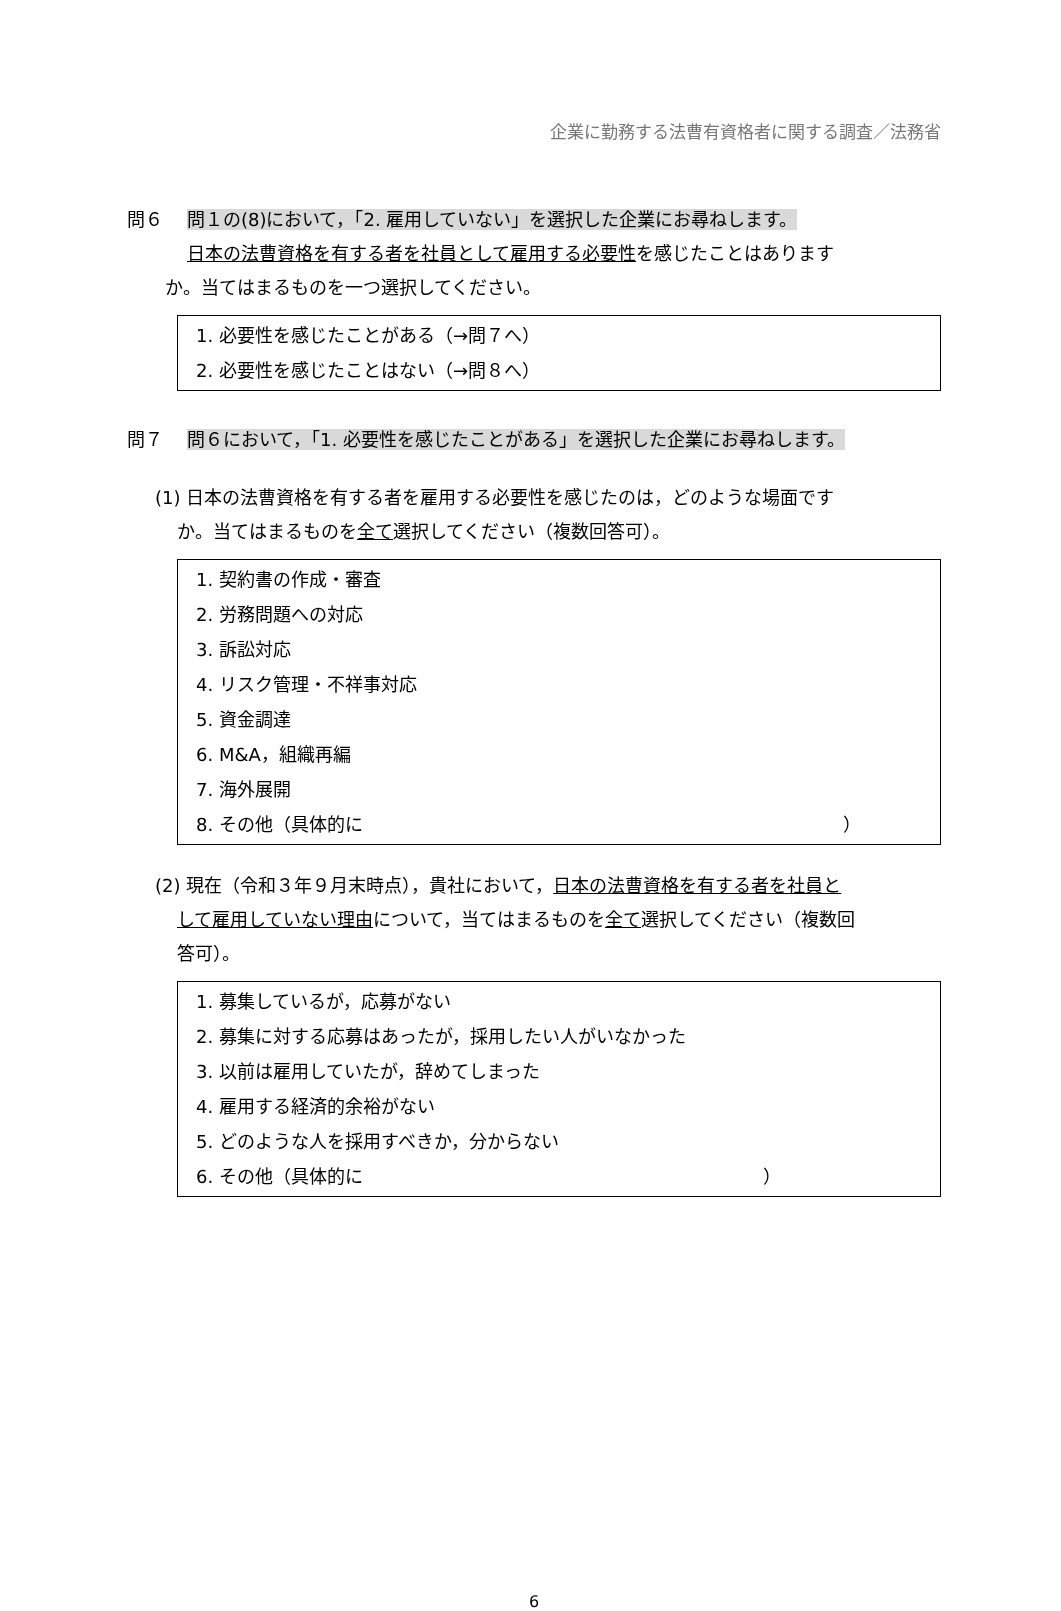企業に勤務する法曹有資格者に関する調査／法務省
問６ 問１の(8)において，「2. 雇用していない」を選択した企業にお尋ねします。
日本の法曹資格を有する者を社員として雇用する必要性を感じたことはあります
か。当てはまるものを一つ選択してください。
1. 必要性を感じたことがある（→問７へ）
2. 必要性を感じたことはない（→問８へ）
問７ 問６において，「1. 必要性を感じたことがある」を選択した企業にお尋ねします。
(1) 日本の法曹資格を有する者を雇用する必要性を感じたのは，どのような場面です
か。当てはまるものを全て選択してください（複数回答可）。
1. 契約書の作成・審査
2. 労務問題への対応
3. 訴訟対応
4. リスク管理・不祥事対応
5. 資金調達
6. M&A，組織再編
7. 海外展開
8. その他（具体的に ）
(2) 現在（令和３年９月末時点），貴社において，日本の法曹資格を有する者を社員と
して雇用していない理由について，当てはまるものを全て選択してください（複数回
答可）。
1. 募集しているが，応募がない
2. 募集に対する応募はあったが，採用したい人がいなかった
3. 以前は雇用していたが，辞めてしまった
4. 雇用する経済的余裕がない
5. どのような人を採用すべきか，分からない
6. その他（具体的に ）
6